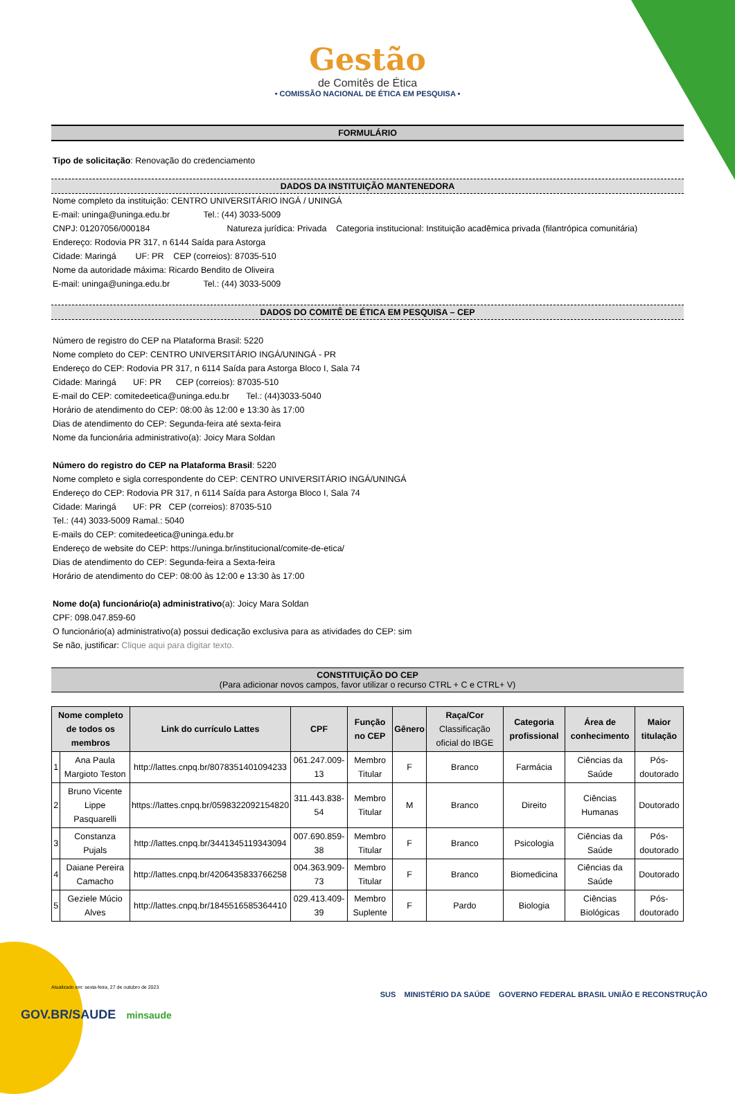Gestão
de Comitês de Ética
• COMISSÃO NACIONAL DE ÉTICA EM PESQUISA •
FORMULÁRIO
Tipo de solicitação: Renovação do credenciamento
DADOS DA INSTITUIÇÃO MANTENEDORA
Nome completo da instituição: CENTRO UNIVERSITÁRIO INGÁ / UNINGÁ
E-mail: uninga@uninga.edu.br Tel.: (44) 3033-5009
CNPJ: 01207056/000184 Natureza jurídica: Privada Categoria institucional: Instituição acadêmica privada (filantrópica comunitária)
Endereço: Rodovia PR 317, n 6144 Saída para Astorga
Cidade: Maringá UF: PR CEP (correios): 87035-510
Nome da autoridade máxima: Ricardo Bendito de Oliveira
E-mail: uninga@uninga.edu.br Tel.: (44) 3033-5009
DADOS DO COMITÊ DE ÉTICA EM PESQUISA – CEP
Número de registro do CEP na Plataforma Brasil: 5220
Nome completo do CEP: CENTRO UNIVERSITÁRIO INGÁ/UNINGÁ - PR
Endereço do CEP: Rodovia PR 317, n 6114 Saída para Astorga Bloco I, Sala 74
Cidade: Maringá UF: PR CEP (correios): 87035-510
E-mail do CEP: comitedeetica@uninga.edu.br Tel.: (44)3033-5040
Horário de atendimento do CEP: 08:00 às 12:00 e 13:30 às 17:00
Dias de atendimento do CEP: Segunda-feira até sexta-feira
Nome da funcionária administrativo(a): Joicy Mara Soldan
Número do registro do CEP na Plataforma Brasil: 5220
Nome completo e sigla correspondente do CEP: CENTRO UNIVERSITÁRIO INGÁ/UNINGÁ
Endereço do CEP: Rodovia PR 317, n 6114 Saída para Astorga Bloco I, Sala 74
Cidade: Maringá UF: PR CEP (correios): 87035-510
Tel.: (44) 3033-5009 Ramal.: 5040
E-mails do CEP: comitedeetica@uninga.edu.br
Endereço de website do CEP: https://uninga.br/institucional/comite-de-etica/
Dias de atendimento do CEP: Segunda-feira a Sexta-feira
Horário de atendimento do CEP: 08:00 às 12:00 e 13:30 às 17:00
Nome do(a) funcionário(a) administrativo(a): Joicy Mara Soldan
CPF: 098.047.859-60
O funcionário(a) administrativo(a) possui dedicação exclusiva para as atividades do CEP: sim
Se não, justificar: Clique aqui para digitar texto.
CONSTITUIÇÃO DO CEP
(Para adicionar novos campos, favor utilizar o recurso CTRL + C e CTRL+ V)
| Nome completo de todos os membros | | Link do currículo Lattes | CPF | Função no CEP | Gênero | Raça/Cor Classificação oficial do IBGE | Categoria profissional | Área de conhecimento | Maior titulação |
| --- | --- | --- | --- | --- | --- | --- | --- | --- | --- |
| 1 | Ana Paula Margioto Teston | http://lattes.cnpq.br/8078351401094233 | 061.247.009-13 | Membro Titular | F | Branco | Farmácia | Ciências da Saúde | Pós-doutorado |
| 2 | Bruno Vicente Lippe Pasquarelli | https://lattes.cnpq.br/0598322092154820 | 311.443.838-54 | Membro Titular | M | Branco | Direito | Ciências Humanas | Doutorado |
| 3 | Constanza Pujals | http://lattes.cnpq.br/3441345119343094 | 007.690.859-38 | Membro Titular | F | Branco | Psicologia | Ciências da Saúde | Pós-doutorado |
| 4 | Daiane Pereira Camacho | http://lattes.cnpq.br/4206435833766258 | 004.363.909-73 | Membro Titular | F | Branco | Biomedicina | Ciências da Saúde | Doutorado |
| 5 | Geziele Múcio Alves | http://lattes.cnpq.br/1845516585364410 | 029.413.409-39 | Membro Suplente | F | Pardo | Biologia | Ciências Biológicas | Pós-doutorado |
Atualizado em: sexta-feira, 27 de outubro de 2023
GOV.BR/SAUDE minsaude
SUS MINISTÉRIO DA SAÚDE GOVERNO FEDERAL BRASIL UNIÃO E RECONSTRUÇÃO